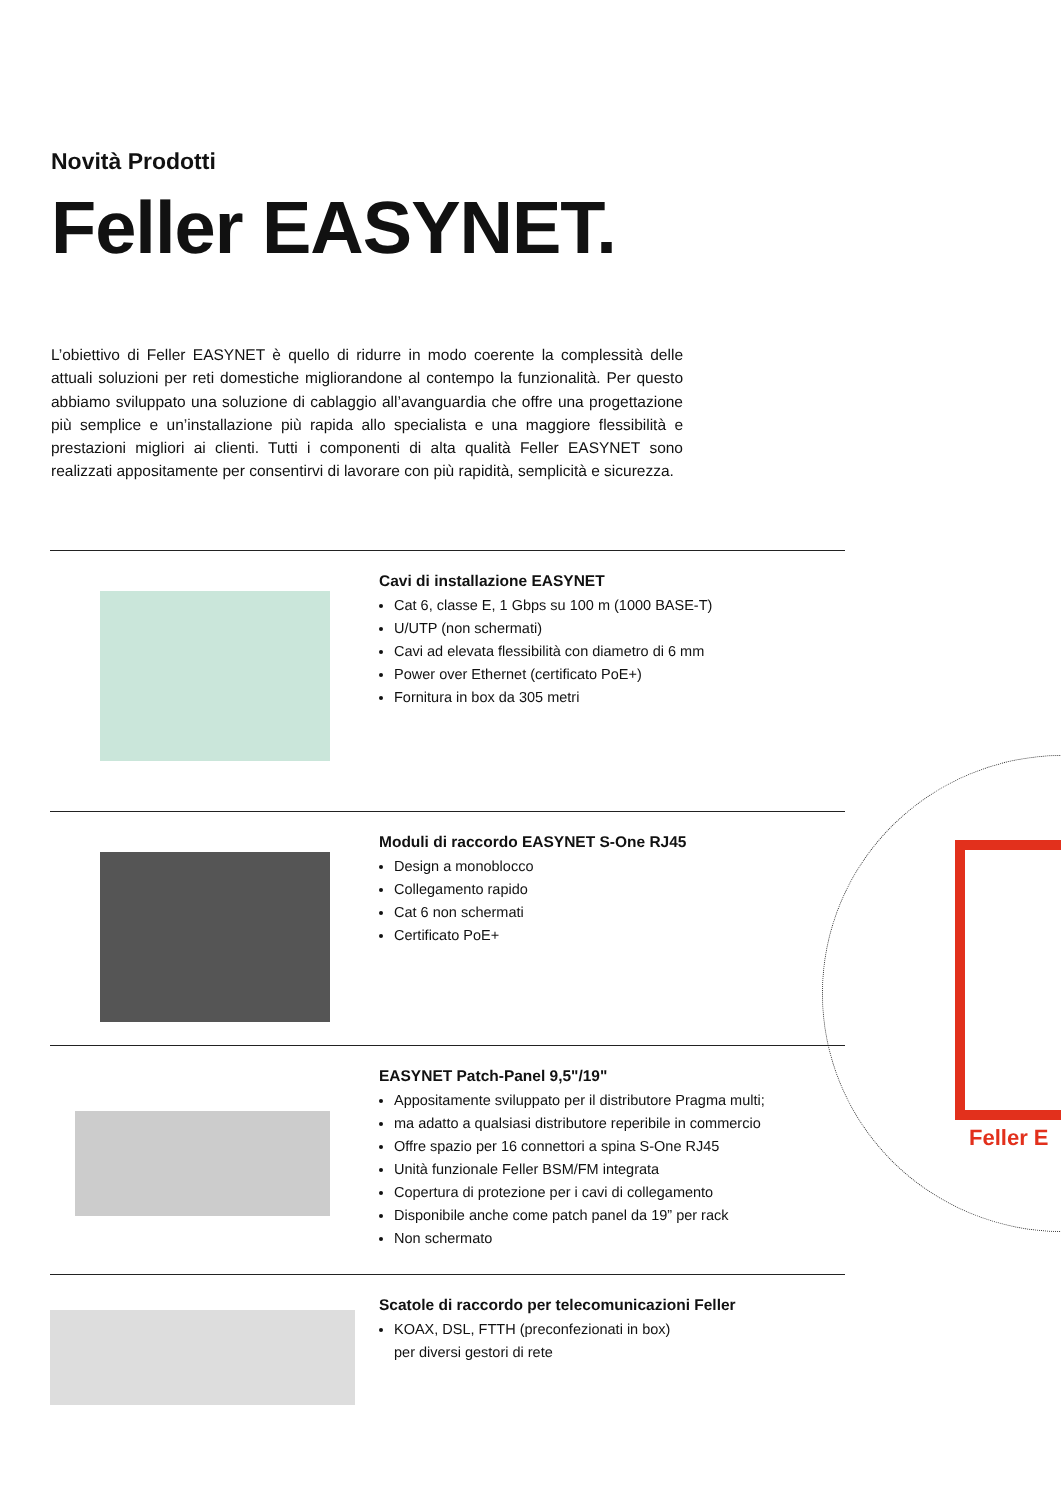Novità Prodotti
Feller EASYNET.
L’obiettivo di Feller EASYNET è quello di ridurre in modo coerente la complessità delle attuali soluzioni per reti domestiche migliorandone al contempo la funzionalità. Per questo abbiamo sviluppato una soluzione di cablaggio all’avanguardia che offre una progettazione più semplice e un’installazione più rapida allo specialista e una maggiore flessibilità e prestazioni migliori ai clienti. Tutti i componenti di alta qualità Feller EASYNET sono realizzati appositamente per consentirvi di lavorare con più rapidità, semplicità e sicurezza.
Cavi di installazione EASYNET
Cat 6, classe E, 1 Gbps su 100 m (1000 BASE-T)
U/UTP (non schermati)
Cavi ad elevata flessibilità con diametro di 6 mm
Power over Ethernet (certificato PoE+)
Fornitura in box da 305 metri
Moduli di raccordo EASYNET S-One RJ45
Design a monoblocco
Collegamento rapido
Cat 6 non schermati
Certificato PoE+
EASYNET Patch-Panel 9,5"/19"
Appositamente sviluppato per il distributore Pragma multi;
ma adatto a qualsiasi distributore reperibile in commercio
Offre spazio per 16 connettori a spina S-One RJ45
Unità funzionale Feller BSM/FM integrata
Copertura di protezione per i cavi di collegamento
Disponibile anche come patch panel da 19” per rack
Non schermato
Scatole di raccordo per telecomunicazioni Feller
KOAX, DSL, FTTH (preconfezionati in box)
per diversi gestori di rete
Feller E